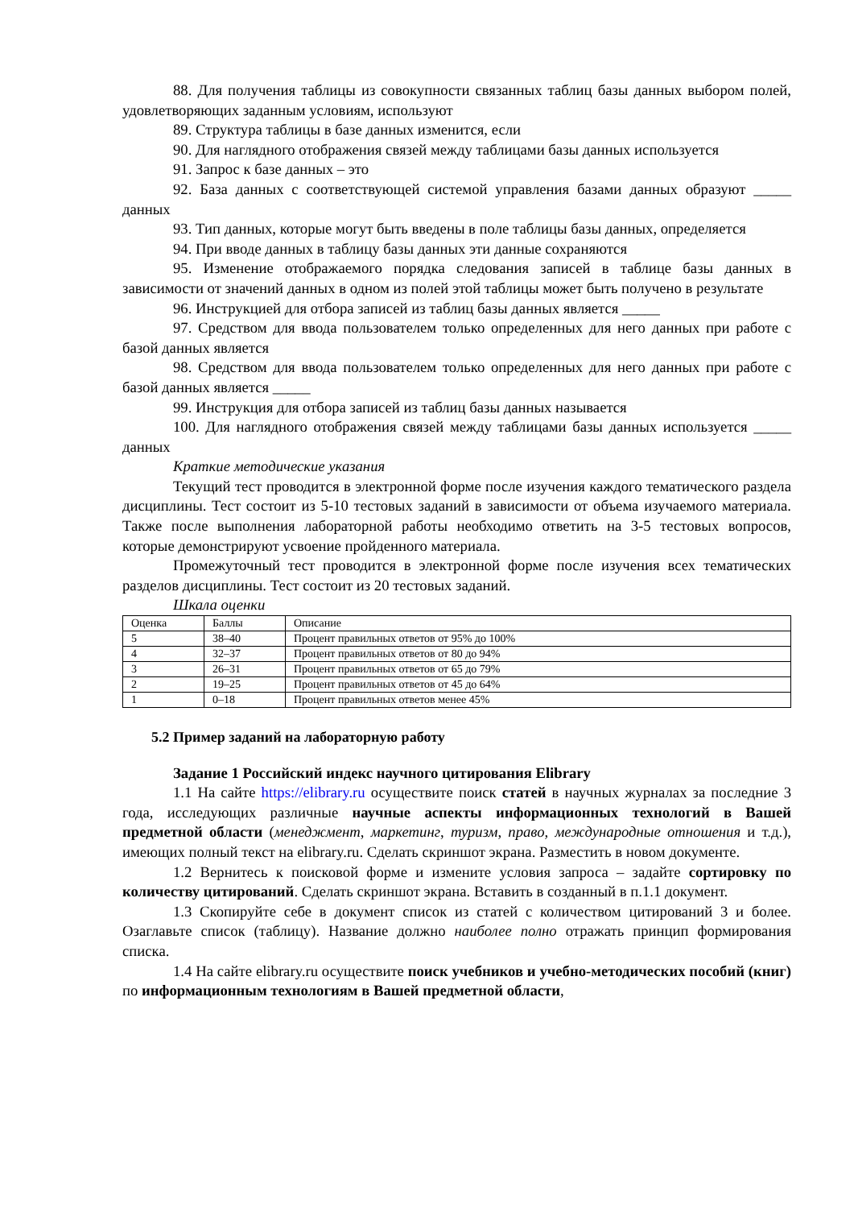88. Для получения таблицы из совокупности связанных таблиц базы данных выбором полей, удовлетворяющих заданным условиям, используют
89. Структура таблицы в базе данных изменится, если
90. Для наглядного отображения связей между таблицами базы данных используется
91. Запрос к базе данных – это
92. База данных с соответствующей системой управления базами данных образуют _____ данных
93. Тип данных, которые могут быть введены в поле таблицы базы данных, определяется
94. При вводе данных в таблицу базы данных эти данные сохраняются
95. Изменение отображаемого порядка следования записей в таблице базы данных в зависимости от значений данных в одном из полей этой таблицы может быть получено в результате
96. Инструкцией для отбора записей из таблиц базы данных является _____
97. Средством для ввода пользователем только определенных для него данных при работе с базой данных является
98. Средством для ввода пользователем только определенных для него данных при работе с базой данных является _____
99. Инструкция для отбора записей из таблиц базы данных называется
100. Для наглядного отображения связей между таблицами базы данных используется _____ данных
Краткие методические указания
Текущий тест проводится в электронной форме после изучения каждого тематического раздела дисциплины. Тест состоит из 5-10 тестовых заданий в зависимости от объема изучаемого материала. Также после выполнения лабораторной работы необходимо ответить на 3-5 тестовых вопросов, которые демонстрируют усвоение пройденного материала.
Промежуточный тест проводится в электронной форме после изучения всех тематических разделов дисциплины. Тест состоит из 20 тестовых заданий.
Шкала оценки
| Оценка | Баллы | Описание |
| 5 | 38–40 | Процент правильных ответов от 95% до 100% |
| 4 | 32–37 | Процент правильных ответов от 80 до 94% |
| 3 | 26–31 | Процент правильных ответов от 65 до 79% |
| 2 | 19–25 | Процент правильных ответов от 45 до 64% |
| 1 | 0–18 | Процент правильных ответов менее 45% |
5.2 Пример заданий на лабораторную работу
Задание 1 Российский индекс научного цитирования Elibrary
1.1 На сайте https://elibrary.ru осуществите поиск статей в научных журналах за последние 3 года, исследующих различные научные аспекты информационных технологий в Вашей предметной области (менеджмент, маркетинг, туризм, право, международные отношения и т.д.), имеющих полный текст на elibrary.ru. Сделать скриншот экрана. Разместить в новом документе.
1.2 Вернитесь к поисковой форме и измените условия запроса – задайте сортировку по количеству цитирований. Сделать скриншот экрана. Вставить в созданный в п.1.1 документ.
1.3 Скопируйте себе в документ список из статей с количеством цитирований 3 и более. Озаглавьте список (таблицу). Название должно наиболее полно отражать принцип формирования списка.
1.4 На сайте elibrary.ru осуществите поиск учебников и учебно-методических пособий (книг) по информационным технологиям в Вашей предметной области,